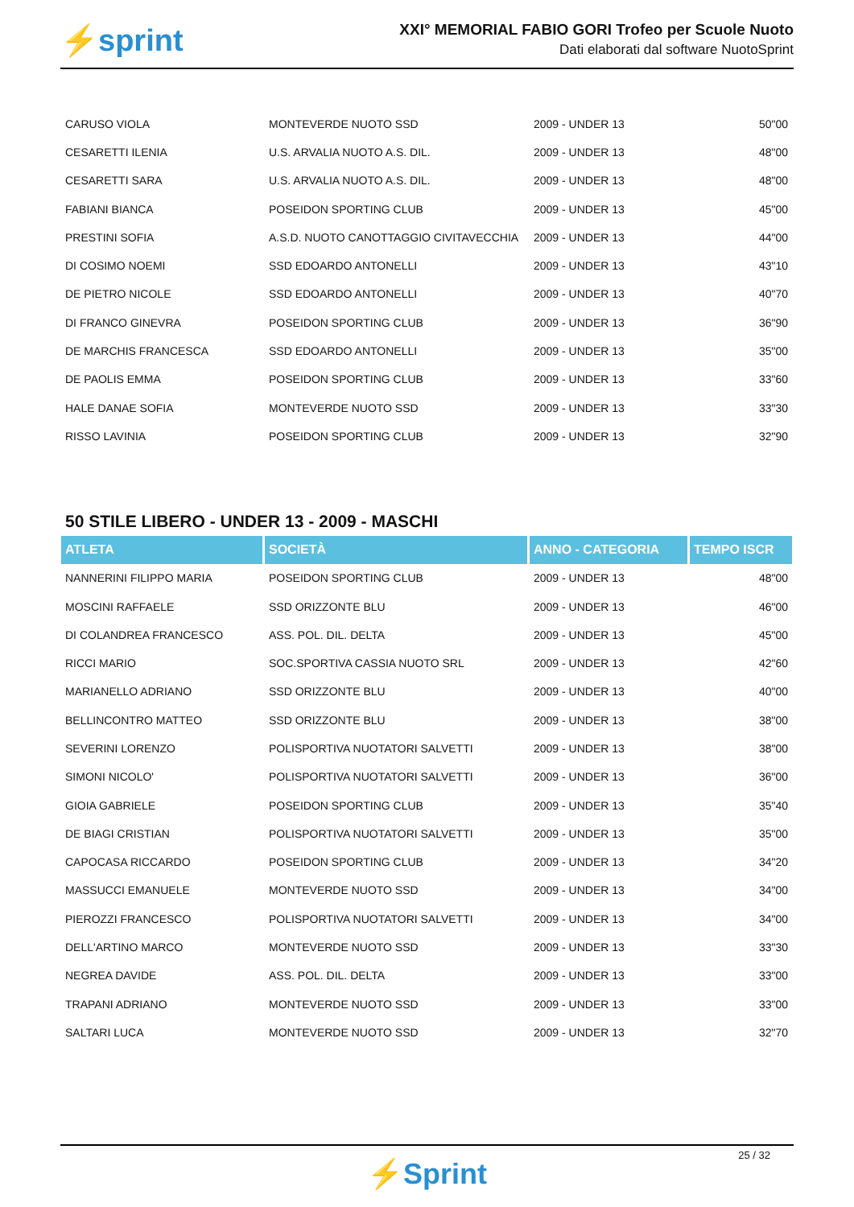⚡sprint
XXI° MEMORIAL FABIO GORI Trofeo per Scuole Nuoto
Dati elaborati dal software NuotoSprint
| CARUSO VIOLA | MONTEVERDE NUOTO SSD | 2009 - UNDER 13 | 50"00 |
| CESARETTI ILENIA | U.S. ARVALIA NUOTO A.S. DIL. | 2009 - UNDER 13 | 48"00 |
| CESARETTI SARA | U.S. ARVALIA NUOTO A.S. DIL. | 2009 - UNDER 13 | 48"00 |
| FABIANI BIANCA | POSEIDON SPORTING CLUB | 2009 - UNDER 13 | 45"00 |
| PRESTINI SOFIA | A.S.D. NUOTO CANOTTAGGIO CIVITAVECCHIA | 2009 - UNDER 13 | 44"00 |
| DI COSIMO NOEMI | SSD EDOARDO ANTONELLI | 2009 - UNDER 13 | 43"10 |
| DE PIETRO NICOLE | SSD EDOARDO ANTONELLI | 2009 - UNDER 13 | 40"70 |
| DI FRANCO GINEVRA | POSEIDON SPORTING CLUB | 2009 - UNDER 13 | 36"90 |
| DE MARCHIS FRANCESCA | SSD EDOARDO ANTONELLI | 2009 - UNDER 13 | 35"00 |
| DE PAOLIS EMMA | POSEIDON SPORTING CLUB | 2009 - UNDER 13 | 33"60 |
| HALE DANAE SOFIA | MONTEVERDE NUOTO SSD | 2009 - UNDER 13 | 33"30 |
| RISSO LAVINIA | POSEIDON SPORTING CLUB | 2009 - UNDER 13 | 32"90 |
50 STILE LIBERO - UNDER 13 - 2009 - MASCHI
| ATLETA | SOCIETÀ | ANNO - CATEGORIA | TEMPO ISCR |
| --- | --- | --- | --- |
| NANNERINI FILIPPO MARIA | POSEIDON SPORTING CLUB | 2009 - UNDER 13 | 48"00 |
| MOSCINI RAFFAELE | SSD ORIZZONTE BLU | 2009 - UNDER 13 | 46"00 |
| DI COLANDREA FRANCESCO | ASS. POL. DIL. DELTA | 2009 - UNDER 13 | 45"00 |
| RICCI MARIO | SOC.SPORTIVA CASSIA NUOTO SRL | 2009 - UNDER 13 | 42"60 |
| MARIANELLO ADRIANO | SSD ORIZZONTE BLU | 2009 - UNDER 13 | 40"00 |
| BELLINCONTRO MATTEO | SSD ORIZZONTE BLU | 2009 - UNDER 13 | 38"00 |
| SEVERINI LORENZO | POLISPORTIVA NUOTATORI SALVETTI | 2009 - UNDER 13 | 38"00 |
| SIMONI NICOLO' | POLISPORTIVA NUOTATORI SALVETTI | 2009 - UNDER 13 | 36"00 |
| GIOIA GABRIELE | POSEIDON SPORTING CLUB | 2009 - UNDER 13 | 35"40 |
| DE BIAGI CRISTIAN | POLISPORTIVA NUOTATORI SALVETTI | 2009 - UNDER 13 | 35"00 |
| CAPOCASA RICCARDO | POSEIDON SPORTING CLUB | 2009 - UNDER 13 | 34"20 |
| MASSUCCI EMANUELE | MONTEVERDE NUOTO SSD | 2009 - UNDER 13 | 34"00 |
| PIEROZZI FRANCESCO | POLISPORTIVA NUOTATORI SALVETTI | 2009 - UNDER 13 | 34"00 |
| DELL'ARTINO MARCO | MONTEVERDE NUOTO SSD | 2009 - UNDER 13 | 33"30 |
| NEGREA DAVIDE | ASS. POL. DIL. DELTA | 2009 - UNDER 13 | 33"00 |
| TRAPANI ADRIANO | MONTEVERDE NUOTO SSD | 2009 - UNDER 13 | 33"00 |
| SALTARI LUCA | MONTEVERDE NUOTO SSD | 2009 - UNDER 13 | 32"70 |
25 / 32
⚡Sprint